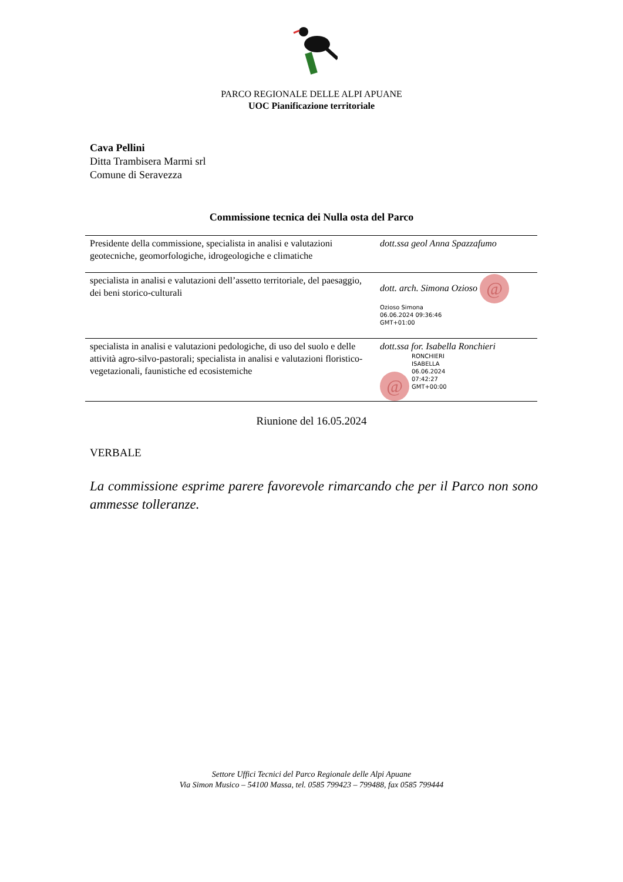PARCO REGIONALE DELLE ALPI APUANE
UOC Pianificazione territoriale
Cava Pellini
Ditta Trambisera Marmi srl
Comune di Seravezza
Commissione tecnica dei Nulla osta del Parco
| Presidente della commissione, specialista in analisi e valutazioni geotecniche, geomorfologiche, idrogeologiche e climatiche | dott.ssa geol Anna Spazzafumo |
| specialista in analisi e valutazioni dell’assetto territoriale, del paesaggio, dei beni storico-culturali | dott. arch. Simona Ozioso @ Ozioso Simona 06.06.2024 09:36:46 GMT+01:00 |
| specialista in analisi e valutazioni pedologiche, di uso del suolo e delle attività agro-silvo-pastorali; specialista in analisi e valutazioni floristico-vegetazionali, faunistiche ed ecosistemiche | dott.ssa for. Isabella Ronchieri @ RONCHIERI ISABELLA 06.06.2024 07:42:27 GMT+00:00 |
Riunione del 16.05.2024
VERBALE
La commissione esprime parere favorevole rimarcando che per il Parco non sono ammesse tolleranze.
Settore Uffici Tecnici del Parco Regionale delle Alpi Apuane
Via Simon Musico – 54100 Massa, tel. 0585 799423 – 799488, fax 0585 799444